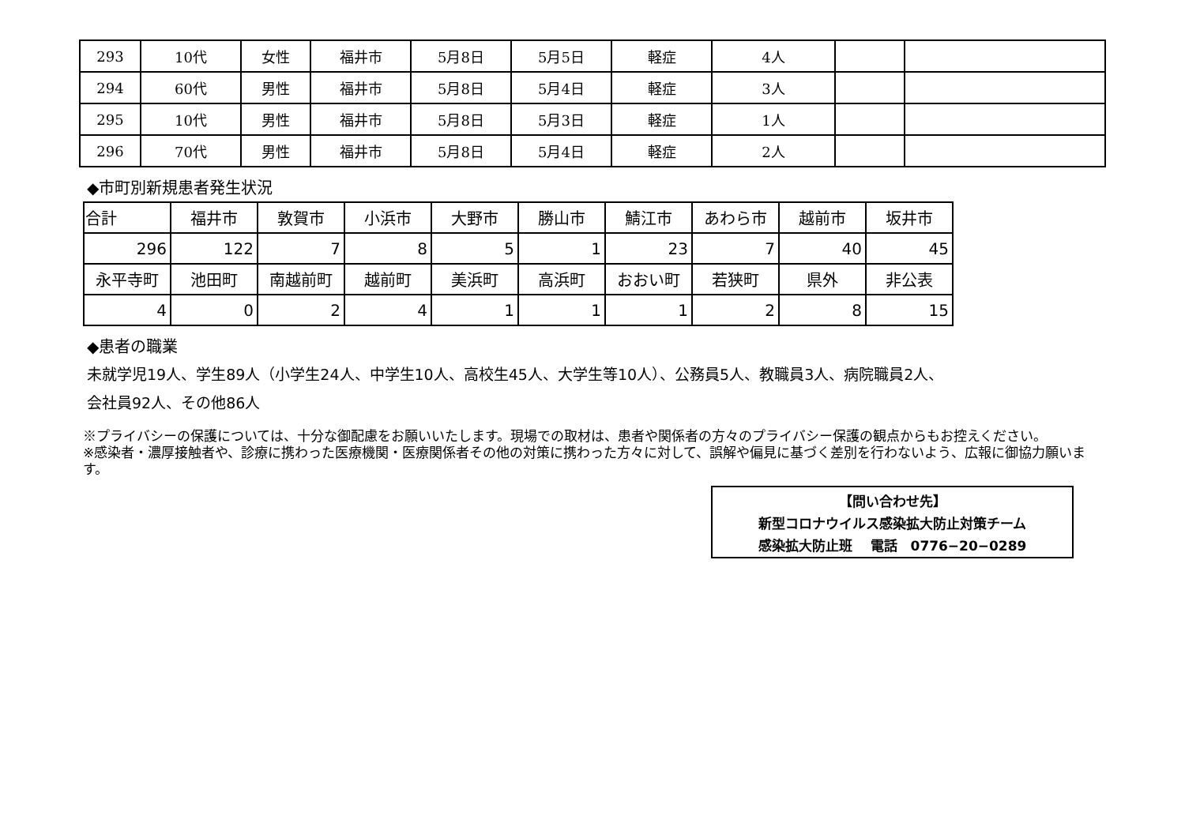| 293 | 10代 | 女性 | 福井市 | 5月8日 | 5月5日 | 軽症 | 4人 | | |
| 294 | 60代 | 男性 | 福井市 | 5月8日 | 5月4日 | 軽症 | 3人 | | |
| 295 | 10代 | 男性 | 福井市 | 5月8日 | 5月3日 | 軽症 | 1人 | | |
| 296 | 70代 | 男性 | 福井市 | 5月8日 | 5月4日 | 軽症 | 2人 | | |
◆市町別新規患者発生状況
| 合計 | 福井市 | 敦賀市 | 小浜市 | 大野市 | 勝山市 | 鯖江市 | あわら市 | 越前市 | 坂井市 |
| 296 | 122 | 7 | 8 | 5 | 1 | 23 | 7 | 40 | 45 |
| 永平寺町 | 池田町 | 南越前町 | 越前町 | 美浜町 | 高浜町 | おおい町 | 若狭町 | 県外 | 非公表 |
| 4 | 0 | 2 | 4 | 1 | 1 | 1 | 2 | 8 | 15 |
◆患者の職業
未就学児19人、学生89人（小学生24人、中学生10人、高校生45人、大学生等10人）、公務員5人、教職員3人、病院職員2人、
会社員92人、その他86人
※プライバシーの保護については、十分な御配慮をお願いいたします。現場での取材は、患者や関係者の方々のプライバシー保護の観点からもお控えください。
※感染者・濃厚接触者や、診療に携わった医療機関・医療関係者その他の対策に携わった方々に対して、誤解や偏見に基づく差別を行わないよう、広報に御協力願います。
【問い合わせ先】
新型コロナウイルス感染拡大防止対策チーム
感染拡大防止班　 電話　0776−20−0289